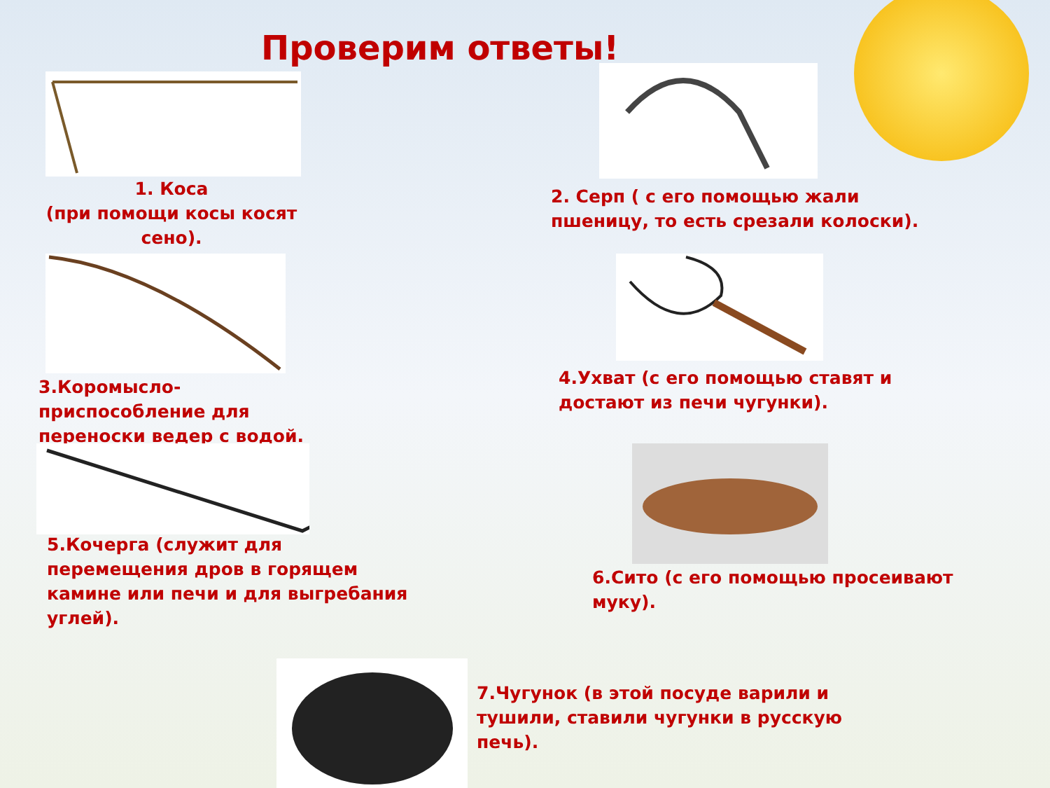Проверим ответы!
1. Коса
(при помощи косы косят сено).
2. Серп ( с его помощью жали пшеницу, то есть срезали колоски).
3.Коромысло-
приспособление для переноски ведер с водой.
4.Ухват (с его помощью ставят и достают из печи чугунки).
5.Кочерга (служит для перемещения дров в горящем камине или печи и для выгребания углей).
6.Сито (с его помощью просеивают муку).
7.Чугунок (в этой посуде варили и тушили, ставили чугунки в русскую печь).